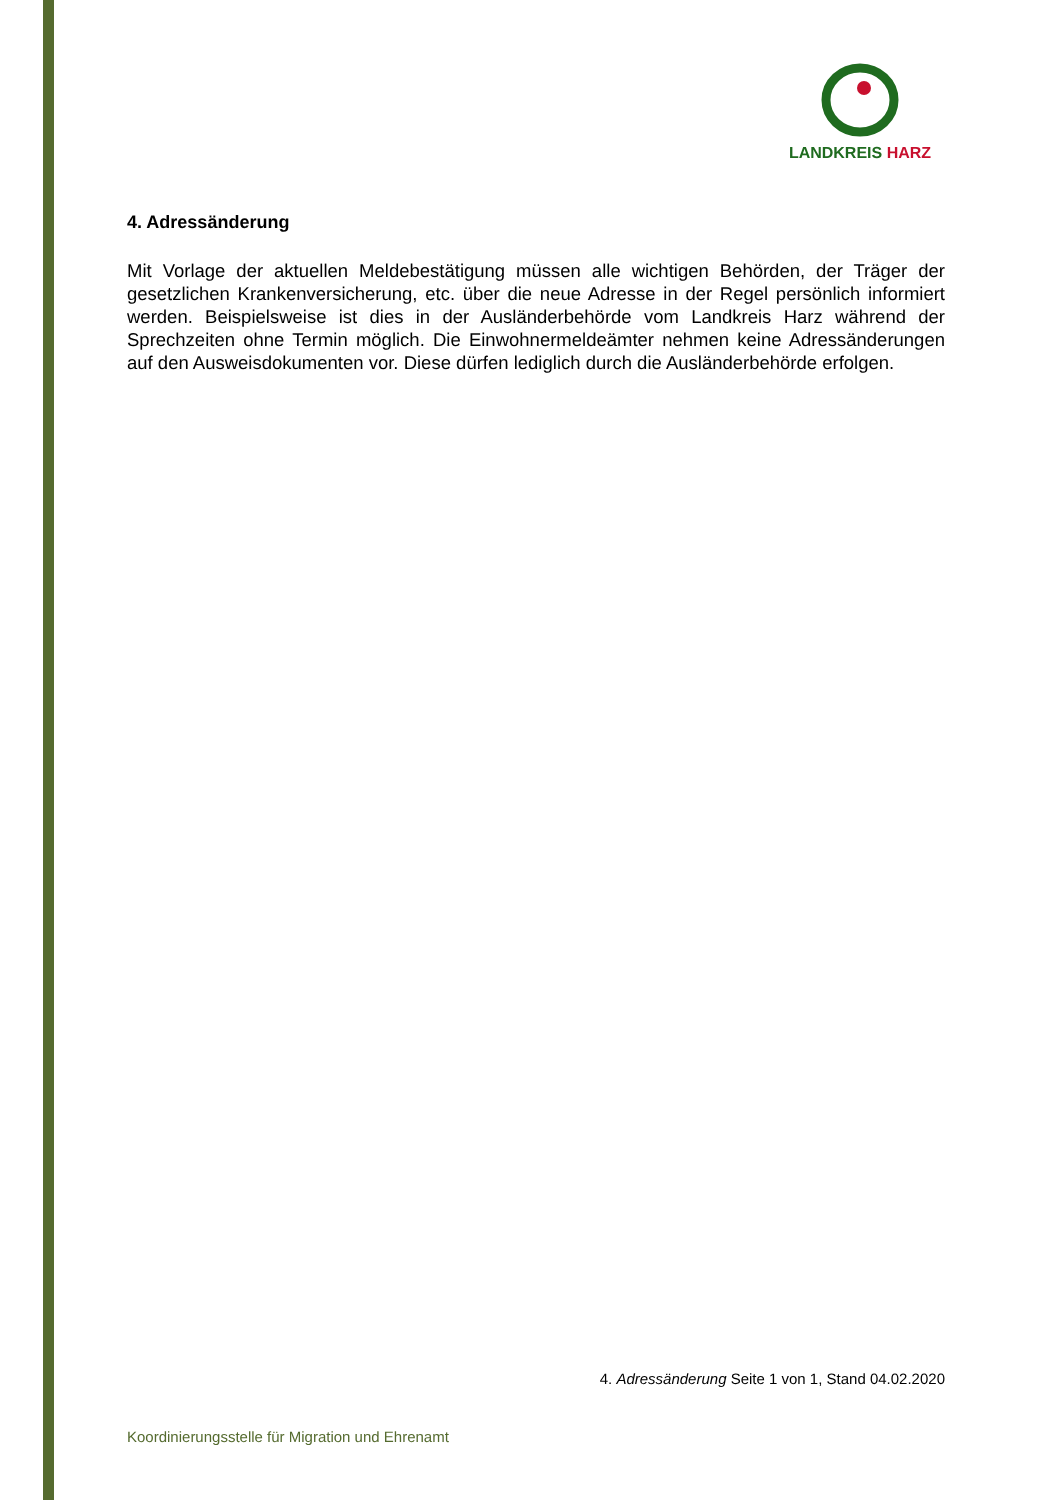LANDKREIS HARZ
4. Adressänderung
Mit Vorlage der aktuellen Meldebestätigung müssen alle wichtigen Behörden, der Träger der gesetzlichen Krankenversicherung, etc. über die neue Adresse in der Regel persönlich informiert werden. Beispielsweise ist dies in der Ausländerbehörde vom Landkreis Harz während der Sprechzeiten ohne Termin möglich. Die Einwohnermeldeämter nehmen keine Adressänderungen auf den Ausweisdokumenten vor. Diese dürfen lediglich durch die Ausländerbehörde erfolgen.
4. Adressänderung Seite 1 von 1, Stand 04.02.2020
Koordinierungsstelle für Migration und Ehrenamt